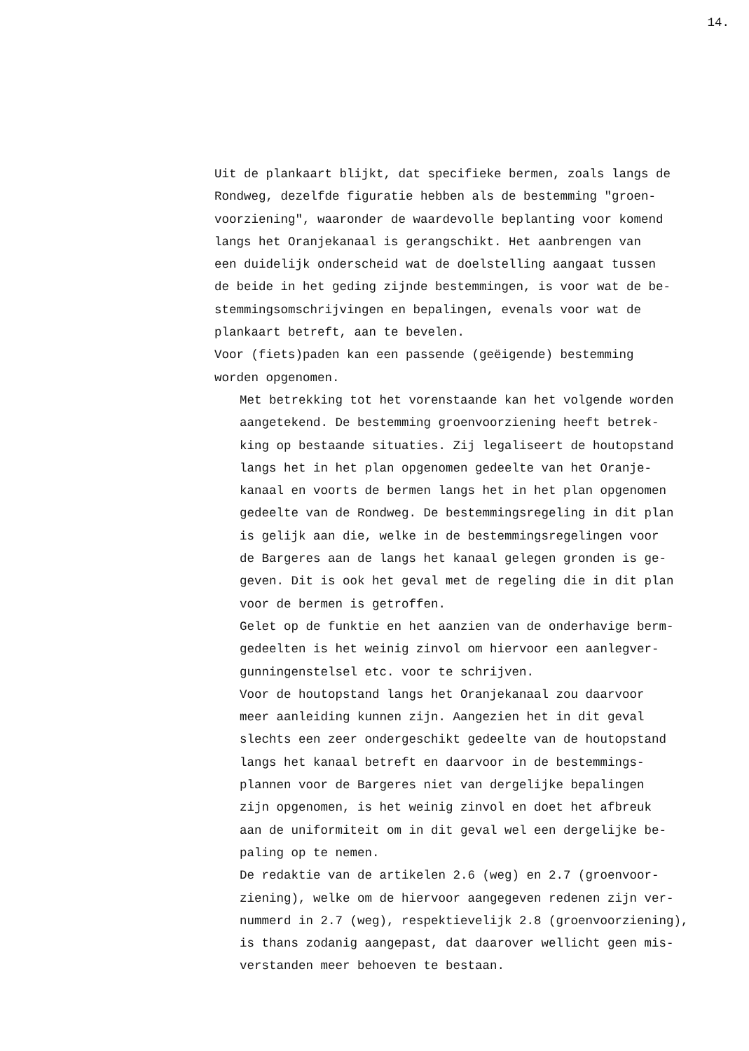14.
Uit de plankaart blijkt, dat specifieke bermen, zoals langs de Rondweg, dezelfde figuratie hebben als de bestemming "groen- voorziening", waaronder de waardevolle beplanting voor komend langs het Oranjekanaal is gerangschikt. Het aanbrengen van een duidelijk onderscheid wat de doelstelling aangaat tussen de beide in het geding zijnde bestemmingen, is voor wat de be- stemmingsomschrijvingen en bepalingen, evenals voor wat de plankaart betreft, aan te bevelen. Voor (fiets)paden kan een passende (geëigende) bestemming worden opgenomen.
Met betrekking tot het vorenstaande kan het volgende worden aangetekend. De bestemming groenvoorziening heeft betrek- king op bestaande situaties. Zij legaliseert de houtopstand langs het in het plan opgenomen gedeelte van het Oranje- kanaal en voorts de bermen langs het in het plan opgenomen gedeelte van de Rondweg. De bestemmingsregeling in dit plan is gelijk aan die, welke in de bestemmingsregelingen voor de Bargeres aan de langs het kanaal gelegen gronden is ge- geven. Dit is ook het geval met de regeling die in dit plan voor de bermen is getroffen. Gelet op de funktie en het aanzien van de onderhavige berm- gedeelten is het weinig zinvol om hiervoor een aanlegver- gunningenstelsel etc. voor te schrijven. Voor de houtopstand langs het Oranjekanaal zou daarvoor meer aanleiding kunnen zijn. Aangezien het in dit geval slechts een zeer ondergeschikt gedeelte van de houtopstand langs het kanaal betreft en daarvoor in de bestemmings- plannen voor de Bargeres niet van dergelijke bepalingen zijn opgenomen, is het weinig zinvol en doet het afbreuk aan de uniformiteit om in dit geval wel een dergelijke be- paling op te nemen. De redaktie van de artikelen 2.6 (weg) en 2.7 (groenvoor- ziening), welke om de hiervoor aangegeven redenen zijn ver- nummerd in 2.7 (weg), respektievelijk 2.8 (groenvoorziening), is thans zodanig aangepast, dat daarover wellicht geen mis- verstanden meer behoeven te bestaan.